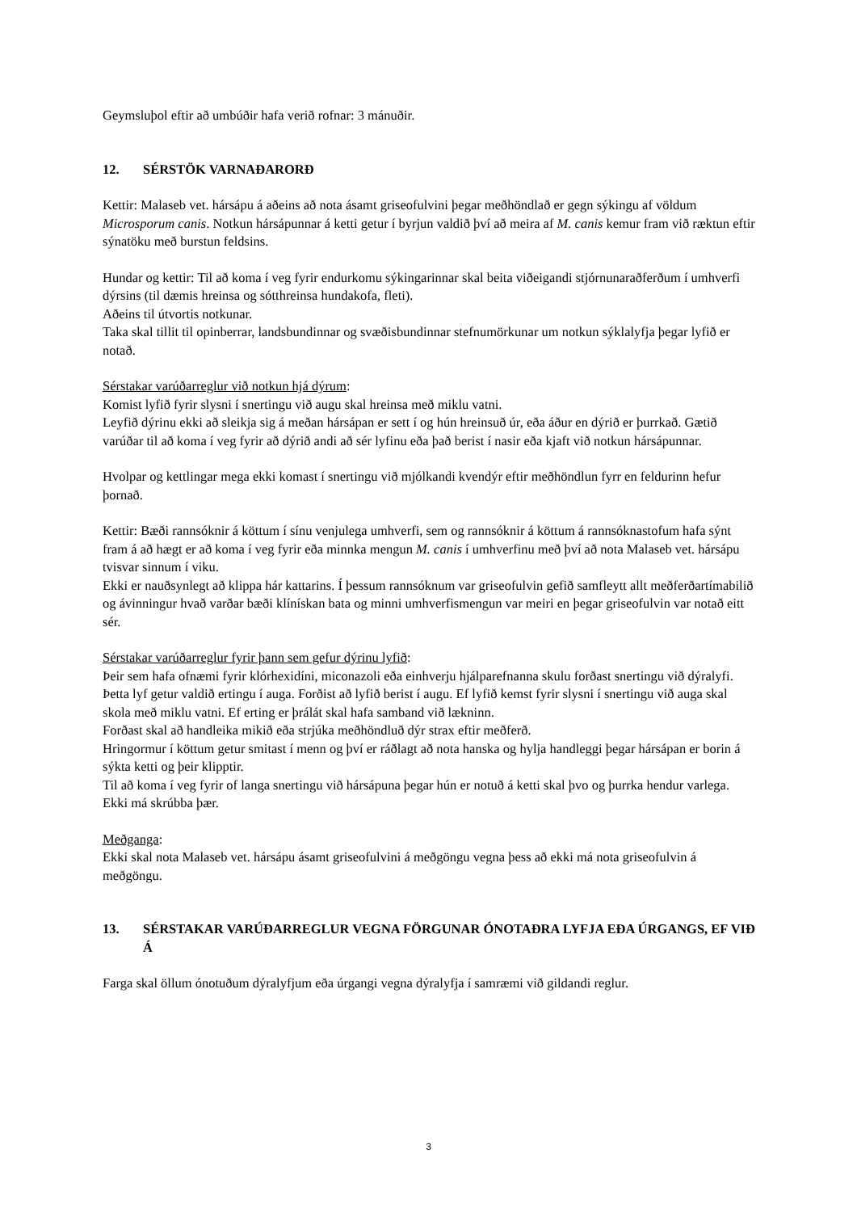Geymsluþol eftir að umbúðir hafa verið rofnar: 3 mánuðir.
12. SÉRSTÖK VARNAÐARORÐ
Kettir: Malaseb vet. hársápu á aðeins að nota ásamt griseofulvini þegar meðhöndlað er gegn sýkingu af völdum Microsporum canis. Notkun hársápunnar á ketti getur í byrjun valdið því að meira af M. canis kemur fram við ræktun eftir sýnatöku með burstun feldsins.
Hundar og kettir: Til að koma í veg fyrir endurkomu sýkingarinnar skal beita viðeigandi stjórnunaraðferðum í umhverfi dýrsins (til dæmis hreinsa og sótthreinsa hundakofa, fleti).
Aðeins til útvortis notkunar.
Taka skal tillit til opinberrar, landsbundinnar og svæðisbundinnar stefnumörkunar um notkun sýklalyfja þegar lyfið er notað.
Sérstakar varúðarreglur við notkun hjá dýrum:
Komist lyfið fyrir slysni í snertingu við augu skal hreinsa með miklu vatni.
Leyfið dýrinu ekki að sleikja sig á meðan hársápan er sett í og hún hreinsuð úr, eða áður en dýrið er þurrkað. Gætið varúðar til að koma í veg fyrir að dýrið andi að sér lyfinu eða það berist í nasir eða kjaft við notkun hársápunnar.
Hvolpar og kettlingar mega ekki komast í snertingu við mjólkandi kvendýr eftir meðhöndlun fyrr en feldurinn hefur þornað.
Kettir: Bæði rannsóknir á köttum í sínu venjulega umhverfi, sem og rannsóknir á köttum á rannsóknastofum hafa sýnt fram á að hægt er að koma í veg fyrir eða minnka mengun M. canis í umhverfinu með því að nota Malaseb vet. hársápu tvisvar sinnum í viku.
Ekki er nauðsynlegt að klippa hár kattarins. Í þessum rannsóknum var griseofulvin gefið samfleytt allt meðferðartímabilið og ávinningur hvað varðar bæði klínískan bata og minni umhverfismengun var meiri en þegar griseofulvin var notað eitt sér.
Sérstakar varúðarreglur fyrir þann sem gefur dýrinu lyfið:
Þeir sem hafa ofnæmi fyrir klórhexidíni, miconazoli eða einhverju hjálparefnanna skulu forðast snertingu við dýralyfi.
Þetta lyf getur valdið ertingu í auga. Forðist að lyfið berist í augu. Ef lyfið kemst fyrir slysni í snertingu við auga skal skola með miklu vatni. Ef erting er þrálát skal hafa samband við lækninn.
Forðast skal að handleika mikið eða strjúka meðhöndluð dýr strax eftir meðferð.
Hringormur í köttum getur smitast í menn og því er ráðlagt að nota hanska og hylja handleggi þegar hársápan er borin á sýkta ketti og þeir klipptir.
Til að koma í veg fyrir of langa snertingu við hársápuna þegar hún er notuð á ketti skal þvo og þurrka hendur varlega. Ekki má skrúbba þær.
Meðganga:
Ekki skal nota Malaseb vet. hársápu ásamt griseofulvini á meðgöngu vegna þess að ekki má nota griseofulvin á meðgöngu.
13. SÉRSTAKAR VARÚÐARREGLUR VEGNA FÖRGUNAR ÓNOTAÐRA LYFJA EÐA ÚRGANGS, EF VIÐ Á
Farga skal öllum ónotuðum dýralyfjum eða úrgangi vegna dýralyfja í samræmi við gildandi reglur.
3